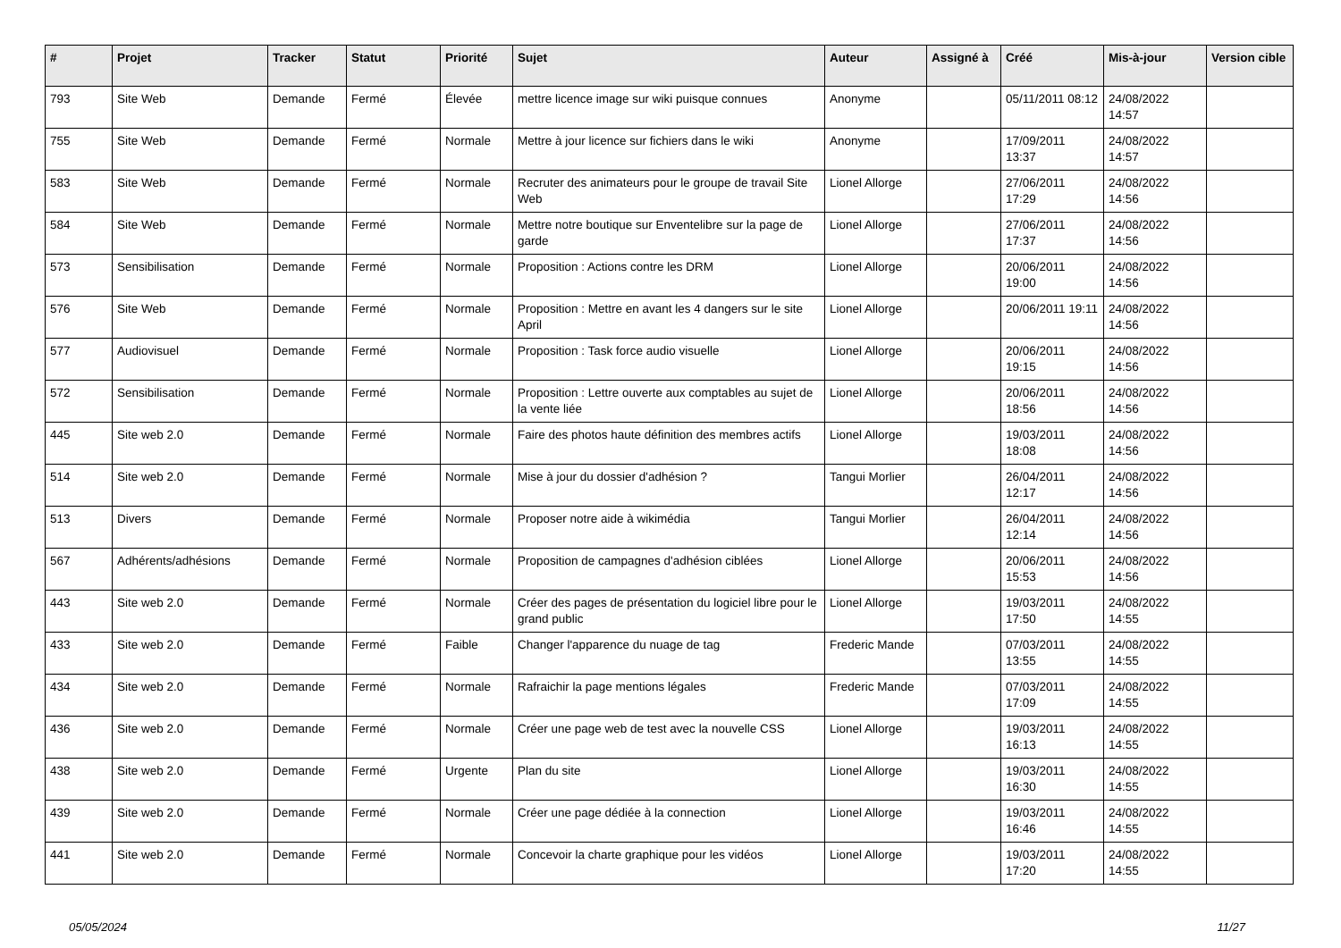| # | Projet | Tracker | Statut | Priorité | Sujet | Auteur | Assigné à | Créé | Mis-à-jour | Version cible |
| --- | --- | --- | --- | --- | --- | --- | --- | --- | --- | --- |
| 793 | Site Web | Demande | Fermé | Élevée | mettre licence image sur wiki puisque connues | Anonyme | | 05/11/2011 08:12 | 24/08/2022 14:57 | |
| 755 | Site Web | Demande | Fermé | Normale | Mettre à jour licence sur fichiers dans le wiki | Anonyme | | 17/09/2011 13:37 | 24/08/2022 14:57 | |
| 583 | Site Web | Demande | Fermé | Normale | Recruter des animateurs pour le groupe de travail Site Web | Lionel Allorge | | 27/06/2011 17:29 | 24/08/2022 14:56 | |
| 584 | Site Web | Demande | Fermé | Normale | Mettre notre boutique sur Enventelibre sur la page de garde | Lionel Allorge | | 27/06/2011 17:37 | 24/08/2022 14:56 | |
| 573 | Sensibilisation | Demande | Fermé | Normale | Proposition : Actions contre les DRM | Lionel Allorge | | 20/06/2011 19:00 | 24/08/2022 14:56 | |
| 576 | Site Web | Demande | Fermé | Normale | Proposition : Mettre en avant les 4 dangers sur le site April | Lionel Allorge | | 20/06/2011 19:11 | 24/08/2022 14:56 | |
| 577 | Audiovisuel | Demande | Fermé | Normale | Proposition : Task force audio visuelle | Lionel Allorge | | 20/06/2011 19:15 | 24/08/2022 14:56 | |
| 572 | Sensibilisation | Demande | Fermé | Normale | Proposition : Lettre ouverte aux comptables au sujet de la vente liée | Lionel Allorge | | 20/06/2011 18:56 | 24/08/2022 14:56 | |
| 445 | Site web 2.0 | Demande | Fermé | Normale | Faire des photos haute définition des membres actifs | Lionel Allorge | | 19/03/2011 18:08 | 24/08/2022 14:56 | |
| 514 | Site web 2.0 | Demande | Fermé | Normale | Mise à jour du dossier d'adhésion ? | Tangui Morlier | | 26/04/2011 12:17 | 24/08/2022 14:56 | |
| 513 | Divers | Demande | Fermé | Normale | Proposer notre aide à wikimédia | Tangui Morlier | | 26/04/2011 12:14 | 24/08/2022 14:56 | |
| 567 | Adhérents/adhésions | Demande | Fermé | Normale | Proposition de campagnes d'adhésion ciblées | Lionel Allorge | | 20/06/2011 15:53 | 24/08/2022 14:56 | |
| 443 | Site web 2.0 | Demande | Fermé | Normale | Créer des pages de présentation du logiciel libre pour le grand public | Lionel Allorge | | 19/03/2011 17:50 | 24/08/2022 14:55 | |
| 433 | Site web 2.0 | Demande | Fermé | Faible | Changer l'apparence du nuage de tag | Frederic Mande | | 07/03/2011 13:55 | 24/08/2022 14:55 | |
| 434 | Site web 2.0 | Demande | Fermé | Normale | Rafraichir la page mentions légales | Frederic Mande | | 07/03/2011 17:09 | 24/08/2022 14:55 | |
| 436 | Site web 2.0 | Demande | Fermé | Normale | Créer une page web de test avec la nouvelle CSS | Lionel Allorge | | 19/03/2011 16:13 | 24/08/2022 14:55 | |
| 438 | Site web 2.0 | Demande | Fermé | Urgente | Plan du site | Lionel Allorge | | 19/03/2011 16:30 | 24/08/2022 14:55 | |
| 439 | Site web 2.0 | Demande | Fermé | Normale | Créer une page dédiée à la connection | Lionel Allorge | | 19/03/2011 16:46 | 24/08/2022 14:55 | |
| 441 | Site web 2.0 | Demande | Fermé | Normale | Concevoir la charte graphique pour les vidéos | Lionel Allorge | | 19/03/2011 17:20 | 24/08/2022 14:55 | |
05/05/2024 11/27